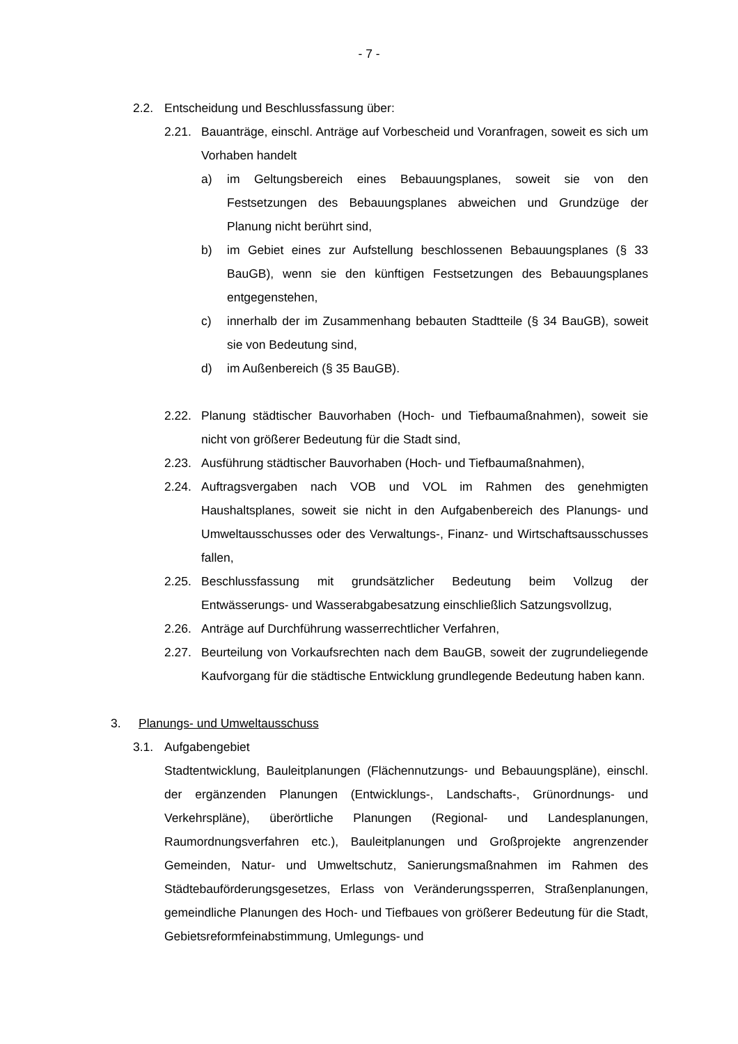- 7 -
2.2. Entscheidung und Beschlussfassung über:
2.21. Bauanträge, einschl. Anträge auf Vorbescheid und Voranfragen, soweit es sich um Vorhaben handelt
a) im Geltungsbereich eines Bebauungsplanes, soweit sie von den Festsetzungen des Bebauungsplanes abweichen und Grundzüge der Planung nicht berührt sind,
b) im Gebiet eines zur Aufstellung beschlossenen Bebauungsplanes (§ 33 BauGB), wenn sie den künftigen Festsetzungen des Bebauungsplanes entgegenstehen,
c) innerhalb der im Zusammenhang bebauten Stadtteile (§ 34 BauGB), soweit sie von Bedeutung sind,
d) im Außenbereich (§ 35 BauGB).
2.22. Planung städtischer Bauvorhaben (Hoch- und Tiefbaumaßnahmen), soweit sie nicht von größerer Bedeutung für die Stadt sind,
2.23. Ausführung städtischer Bauvorhaben (Hoch- und Tiefbaumaßnahmen),
2.24. Auftragsvergaben nach VOB und VOL im Rahmen des genehmigten Haushaltsplanes, soweit sie nicht in den Aufgabenbereich des Planungs- und Umweltausschusses oder des Verwaltungs-, Finanz- und Wirtschaftsausschusses fallen,
2.25. Beschlussfassung mit grundsätzlicher Bedeutung beim Vollzug der Entwässerungs- und Wasserabgabesatzung einschließlich Satzungsvollzug,
2.26. Anträge auf Durchführung wasserrechtlicher Verfahren,
2.27. Beurteilung von Vorkaufsrechten nach dem BauGB, soweit der zugrundeliegende Kaufvorgang für die städtische Entwicklung grundlegende Bedeutung haben kann.
3. Planungs- und Umweltausschuss
3.1. Aufgabengebiet
Stadtentwicklung, Bauleitplanungen (Flächennutzungs- und Bebauungspläne), einschl. der ergänzenden Planungen (Entwicklungs-, Landschafts-, Grünordnungs- und Verkehrspläne), überörtliche Planungen (Regional- und Landesplanungen, Raumordnungsverfahren etc.), Bauleitplanungen und Großprojekte angrenzender Gemeinden, Natur- und Umweltschutz, Sanierungsmaßnahmen im Rahmen des Städtebauförderungsgesetzes, Erlass von Veränderungssperren, Straßenplanungen, gemeindliche Planungen des Hoch- und Tiefbaues von größerer Bedeutung für die Stadt, Gebietsreformfeinabstimmung, Umlegungs- und